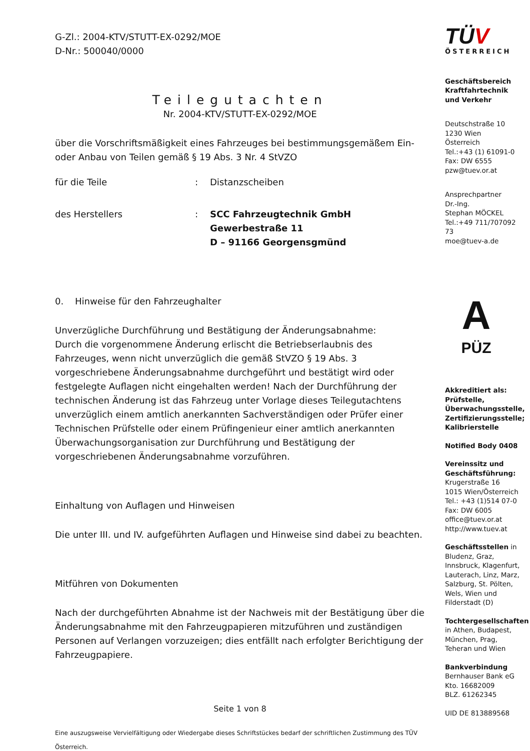G-Zl.: 2004-KTV/STUTT-EX-0292/MOE
D-Nr.: 500040/0000
Teilegutachten
Nr. 2004-KTV/STUTT-EX-0292/MOE
über die Vorschriftsmäßigkeit eines Fahrzeuges bei bestimmungsgemäßem Ein- oder Anbau von Teilen gemäß § 19 Abs. 3 Nr. 4 StVZO
für die Teile: Distanzscheiben
des Herstellers: SCC Fahrzeugtechnik GmbH
Gewerbestraße 11
D – 91166 Georgensgmünd
0. Hinweise für den Fahrzeughalter
Unverzügliche Durchführung und Bestätigung der Änderungsabnahme:
Durch die vorgenommene Änderung erlischt die Betriebserlaubnis des Fahrzeuges, wenn nicht unverzüglich die gemäß StVZO § 19 Abs. 3 vorgeschriebene Änderungsabnahme durchgeführt und bestätigt wird oder festgelegte Auflagen nicht eingehalten werden! Nach der Durchführung der technischen Änderung ist das Fahrzeug unter Vorlage dieses Teilegutachtens unverzüglich einem amtlich anerkannten Sachverständigen oder Prüfer einer Technischen Prüfstelle oder einem Prüfingenieur einer amtlich anerkannten Überwachungsorganisation zur Durchführung und Bestätigung der vorgeschriebenen Änderungsabnahme vorzuführen.
Einhaltung von Auflagen und Hinweisen
Die unter III. und IV. aufgeführten Auflagen und Hinweise sind dabei zu beachten.
Mitführen von Dokumenten
Nach der durchgeführten Abnahme ist der Nachweis mit der Bestätigung über die Änderungsabnahme mit den Fahrzeugpapieren mitzuführen und zuständigen Personen auf Verlangen vorzuzeigen; dies entfällt nach erfolgter Berichtigung der Fahrzeugpapiere.
Seite 1 von 8
Eine auszugsweise Vervielfältigung oder Wiedergabe dieses Schriftstückes bedarf der schriftlichen Zustimmung des TÜV Österreich.
TÜV
ÖSTERREICH
Geschäftsbereich Kraftfahrtechnik und Verkehr
Deutschstraße 10
1230 Wien
Österreich
Tel.:+43 (1) 61091-0
Fax: DW 6555
pzw@tuev.or.at
Ansprechpartner
Dr.-Ing.
Stephan MÖCKEL
Tel.:+49 711/707092 73
moe@tuev-a.de
A
PÜZ
Akkreditiert als: Prüfstelle, Überwachungsstelle, Zertifizierungsstelle; Kalibrierstelle
Notified Body 0408
Vereinssitz und Geschäftsführung:
Krugerstraße 16
1015 Wien/Österreich
Tel.: +43 (1)514 07-0
Fax: DW 6005
office@tuev.or.at
http://www.tuev.at
Geschäftsstellen in Bludenz, Graz, Innsbruck, Klagenfurt, Lauterach, Linz, Marz, Salzburg, St. Pölten, Wels, Wien und Filderstadt (D)
Tochtergesellschaften in Athen, Budapest, München, Prag, Teheran und Wien
Bankverbindung
Bernhauser Bank eG
Kto. 16682009
BLZ. 61262345
UID DE 813889568